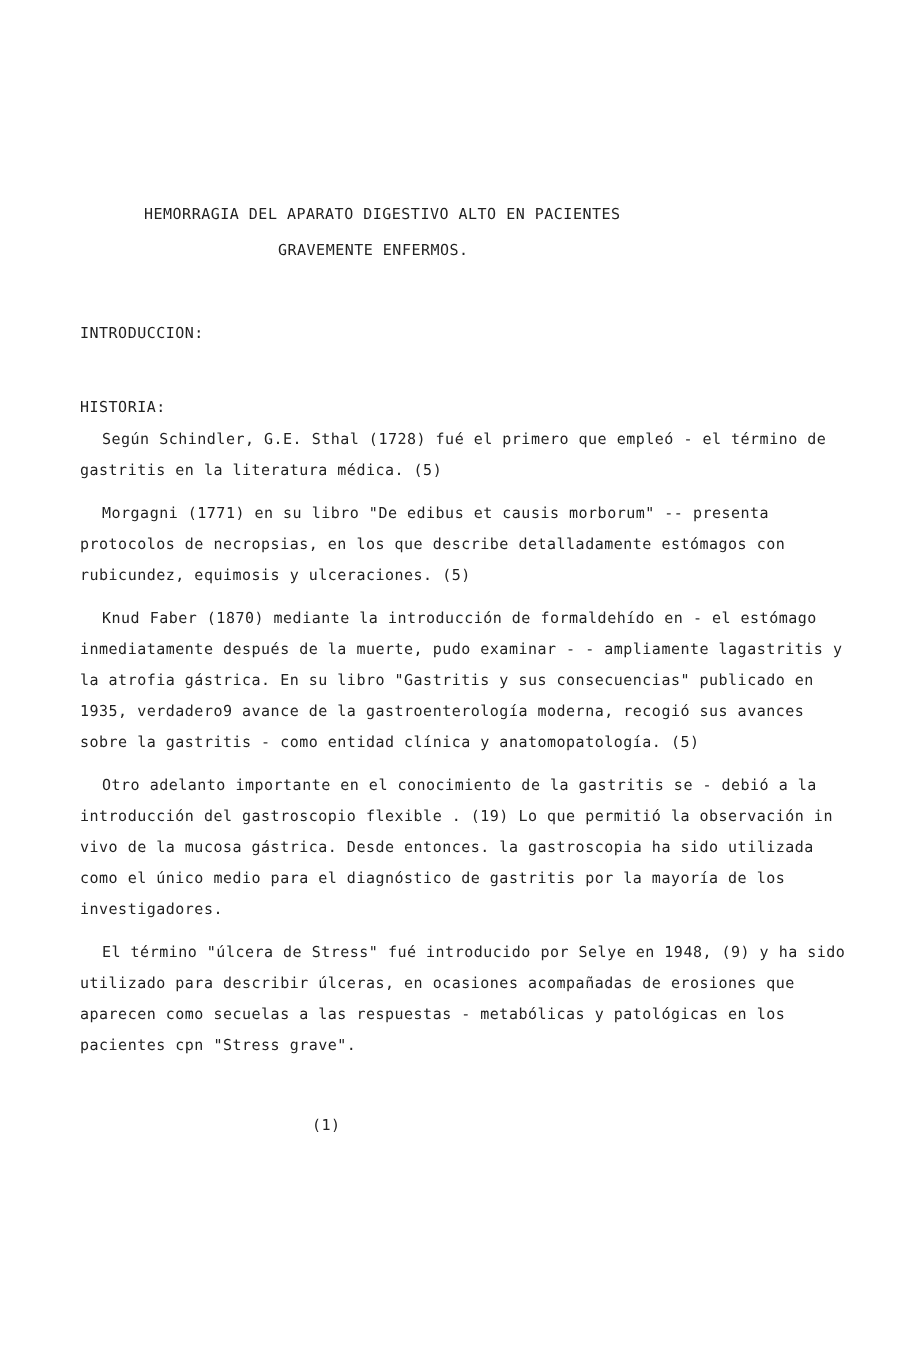HEMORRAGIA DEL APARATO DIGESTIVO ALTO EN PACIENTES
GRAVEMENTE ENFERMOS.
INTRODUCCION:
HISTORIA:
Según Schindler, G.E. Sthal (1728) fué el primero que empleó - el término de gastritis en la literatura médica. (5)
Morgagni (1771) en su libro "De edibus et causis morborum" -- presenta protocolos de necropsias, en los que describe detalladamente estómagos con rubicundez, equimosis y ulceraciones. (5)
Knud Faber (1870) mediante la introducción de formaldehído en - el estómago inmediatamente después de la muerte, pudo examinar - - ampliamente lagastritis y la atrofia gástrica. En su libro "Gastritis y sus consecuencias" publicado en 1935, verdadero9 avance de la gastroenterología moderna, recogió sus avances sobre la gastritis - como entidad clínica y anatomopatología. (5)
Otro adelanto importante en el conocimiento de la gastritis se - debió a la introducción del gastroscopio flexible . (19) Lo que permitió la observación in vivo de la mucosa gástrica. Desde entonces. la gastroscopia ha sido utilizada como el único medio para el diagnóstico de gastritis por la mayoría de los investigadores.
El término "úlcera de Stress" fué introducido por Selye en 1948, (9) y ha sido utilizado para describir úlceras, en ocasiones acompañadas de erosiones que aparecen como secuelas a las respuestas - metabólicas y patológicas en los pacientes cpn "Stress grave".
(1)